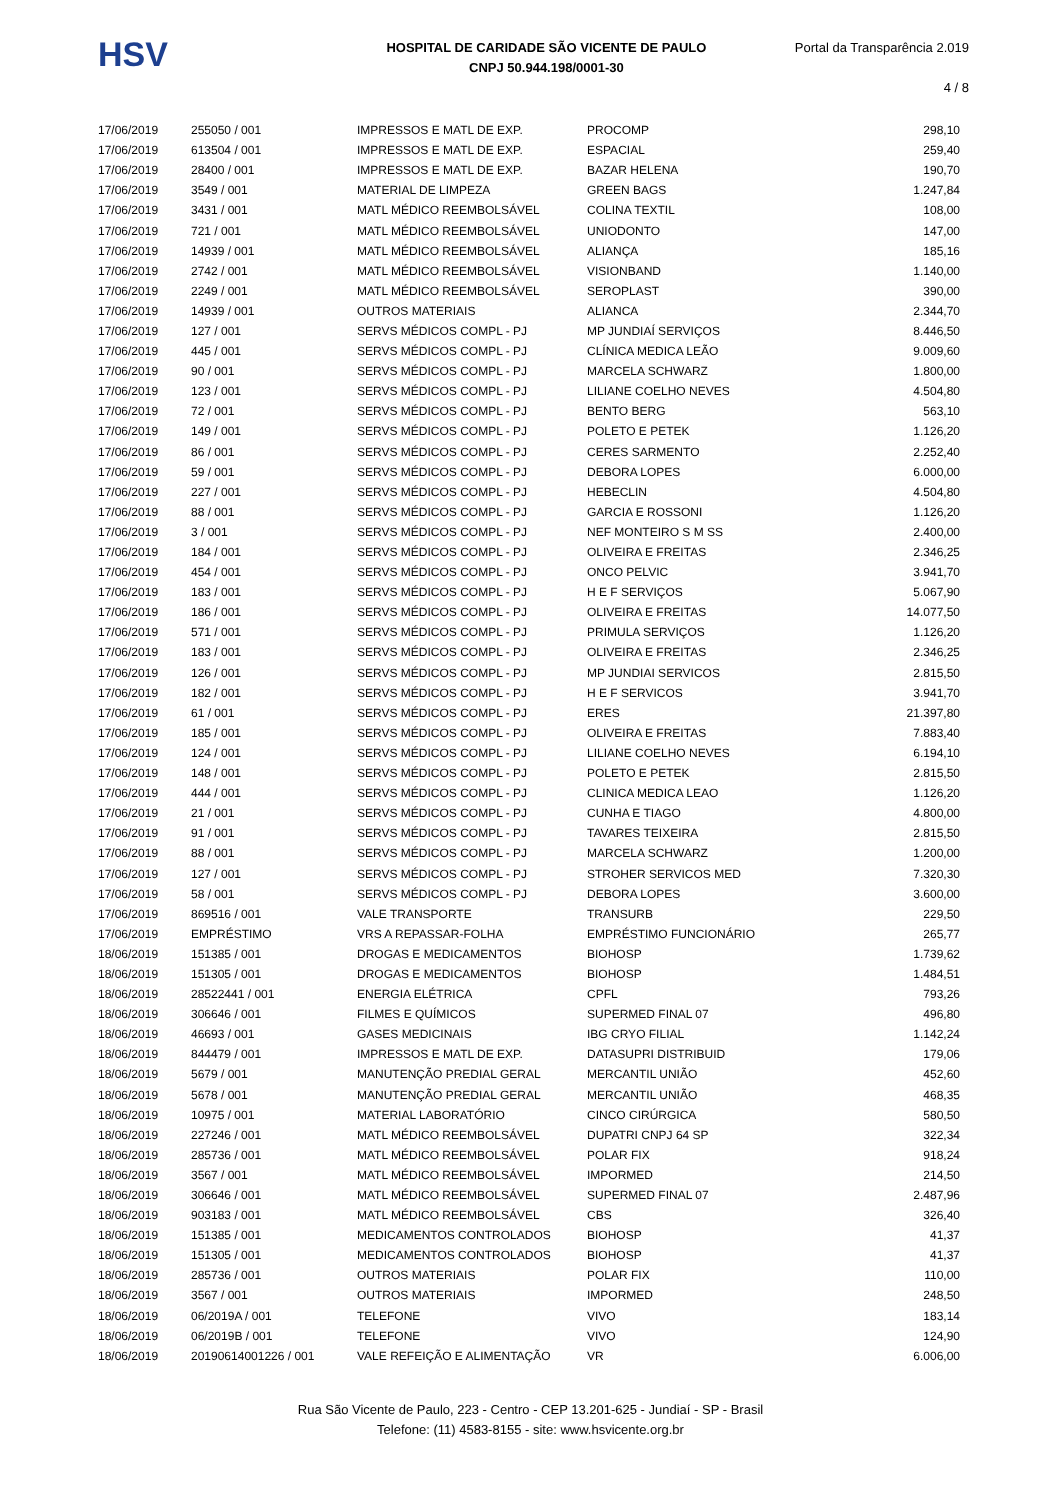HSV
HOSPITAL DE CARIDADE SÃO VICENTE DE PAULO
CNPJ 50.944.198/0001-30
Portal da Transparência 2.019
4 / 8
| 17/06/2019 | 255050 / 001 | IMPRESSOS E MATL DE EXP. | PROCOMP | 298,10 |
| 17/06/2019 | 613504 / 001 | IMPRESSOS E MATL DE EXP. | ESPACIAL | 259,40 |
| 17/06/2019 | 28400 / 001 | IMPRESSOS E MATL DE EXP. | BAZAR HELENA | 190,70 |
| 17/06/2019 | 3549 / 001 | MATERIAL DE LIMPEZA | GREEN BAGS | 1.247,84 |
| 17/06/2019 | 3431 / 001 | MATL MÉDICO REEMBOLSÁVEL | COLINA TEXTIL | 108,00 |
| 17/06/2019 | 721 / 001 | MATL MÉDICO REEMBOLSÁVEL | UNIODONTO | 147,00 |
| 17/06/2019 | 14939 / 001 | MATL MÉDICO REEMBOLSÁVEL | ALIANÇA | 185,16 |
| 17/06/2019 | 2742 / 001 | MATL MÉDICO REEMBOLSÁVEL | VISIONBAND | 1.140,00 |
| 17/06/2019 | 2249 / 001 | MATL MÉDICO REEMBOLSÁVEL | SEROPLAST | 390,00 |
| 17/06/2019 | 14939 / 001 | OUTROS MATERIAIS | ALIANCA | 2.344,70 |
| 17/06/2019 | 127 / 001 | SERVS MÉDICOS COMPL - PJ | MP JUNDIAÍ SERVIÇOS | 8.446,50 |
| 17/06/2019 | 445 / 001 | SERVS MÉDICOS COMPL - PJ | CLÍNICA MEDICA LEÃO | 9.009,60 |
| 17/06/2019 | 90 / 001 | SERVS MÉDICOS COMPL - PJ | MARCELA SCHWARZ | 1.800,00 |
| 17/06/2019 | 123 / 001 | SERVS MÉDICOS COMPL - PJ | LILIANE COELHO NEVES | 4.504,80 |
| 17/06/2019 | 72 / 001 | SERVS MÉDICOS COMPL - PJ | BENTO BERG | 563,10 |
| 17/06/2019 | 149 / 001 | SERVS MÉDICOS COMPL - PJ | POLETO E PETEK | 1.126,20 |
| 17/06/2019 | 86 / 001 | SERVS MÉDICOS COMPL - PJ | CERES SARMENTO | 2.252,40 |
| 17/06/2019 | 59 / 001 | SERVS MÉDICOS COMPL - PJ | DEBORA LOPES | 6.000,00 |
| 17/06/2019 | 227 / 001 | SERVS MÉDICOS COMPL - PJ | HEBECLIN | 4.504,80 |
| 17/06/2019 | 88 / 001 | SERVS MÉDICOS COMPL - PJ | GARCIA E ROSSONI | 1.126,20 |
| 17/06/2019 | 3 / 001 | SERVS MÉDICOS COMPL - PJ | NEF MONTEIRO S M SS | 2.400,00 |
| 17/06/2019 | 184 / 001 | SERVS MÉDICOS COMPL - PJ | OLIVEIRA E FREITAS | 2.346,25 |
| 17/06/2019 | 454 / 001 | SERVS MÉDICOS COMPL - PJ | ONCO PELVIC | 3.941,70 |
| 17/06/2019 | 183 / 001 | SERVS MÉDICOS COMPL - PJ | H E F SERVIÇOS | 5.067,90 |
| 17/06/2019 | 186 / 001 | SERVS MÉDICOS COMPL - PJ | OLIVEIRA E FREITAS | 14.077,50 |
| 17/06/2019 | 571 / 001 | SERVS MÉDICOS COMPL - PJ | PRIMULA SERVIÇOS | 1.126,20 |
| 17/06/2019 | 183 / 001 | SERVS MÉDICOS COMPL - PJ | OLIVEIRA E FREITAS | 2.346,25 |
| 17/06/2019 | 126 / 001 | SERVS MÉDICOS COMPL - PJ | MP JUNDIAI SERVICOS | 2.815,50 |
| 17/06/2019 | 182 / 001 | SERVS MÉDICOS COMPL - PJ | H E F SERVICOS | 3.941,70 |
| 17/06/2019 | 61 / 001 | SERVS MÉDICOS COMPL - PJ | ERES | 21.397,80 |
| 17/06/2019 | 185 / 001 | SERVS MÉDICOS COMPL - PJ | OLIVEIRA E FREITAS | 7.883,40 |
| 17/06/2019 | 124 / 001 | SERVS MÉDICOS COMPL - PJ | LILIANE COELHO NEVES | 6.194,10 |
| 17/06/2019 | 148 / 001 | SERVS MÉDICOS COMPL - PJ | POLETO E PETEK | 2.815,50 |
| 17/06/2019 | 444 / 001 | SERVS MÉDICOS COMPL - PJ | CLINICA MEDICA LEAO | 1.126,20 |
| 17/06/2019 | 21 / 001 | SERVS MÉDICOS COMPL - PJ | CUNHA E TIAGO | 4.800,00 |
| 17/06/2019 | 91 / 001 | SERVS MÉDICOS COMPL - PJ | TAVARES TEIXEIRA | 2.815,50 |
| 17/06/2019 | 88 / 001 | SERVS MÉDICOS COMPL - PJ | MARCELA SCHWARZ | 1.200,00 |
| 17/06/2019 | 127 / 001 | SERVS MÉDICOS COMPL - PJ | STROHER SERVICOS MED | 7.320,30 |
| 17/06/2019 | 58 / 001 | SERVS MÉDICOS COMPL - PJ | DEBORA LOPES | 3.600,00 |
| 17/06/2019 | 869516 / 001 | VALE TRANSPORTE | TRANSURB | 229,50 |
| 17/06/2019 | EMPRÉSTIMO | VRS A REPASSAR-FOLHA | EMPRÉSTIMO FUNCIONÁRIO | 265,77 |
| 18/06/2019 | 151385 / 001 | DROGAS E MEDICAMENTOS | BIOHOSP | 1.739,62 |
| 18/06/2019 | 151305 / 001 | DROGAS E MEDICAMENTOS | BIOHOSP | 1.484,51 |
| 18/06/2019 | 28522441 / 001 | ENERGIA ELÉTRICA | CPFL | 793,26 |
| 18/06/2019 | 306646 / 001 | FILMES E QUÍMICOS | SUPERMED FINAL 07 | 496,80 |
| 18/06/2019 | 46693 / 001 | GASES MEDICINAIS | IBG CRYO FILIAL | 1.142,24 |
| 18/06/2019 | 844479 / 001 | IMPRESSOS E MATL DE EXP. | DATASUPRI DISTRIBUID | 179,06 |
| 18/06/2019 | 5679 / 001 | MANUTENÇÃO PREDIAL GERAL | MERCANTIL UNIÃO | 452,60 |
| 18/06/2019 | 5678 / 001 | MANUTENÇÃO PREDIAL GERAL | MERCANTIL UNIÃO | 468,35 |
| 18/06/2019 | 10975 / 001 | MATERIAL LABORATÓRIO | CINCO CIRÚRGICA | 580,50 |
| 18/06/2019 | 227246 / 001 | MATL MÉDICO REEMBOLSÁVEL | DUPATRI CNPJ 64 SP | 322,34 |
| 18/06/2019 | 285736 / 001 | MATL MÉDICO REEMBOLSÁVEL | POLAR FIX | 918,24 |
| 18/06/2019 | 3567 / 001 | MATL MÉDICO REEMBOLSÁVEL | IMPORMED | 214,50 |
| 18/06/2019 | 306646 / 001 | MATL MÉDICO REEMBOLSÁVEL | SUPERMED FINAL 07 | 2.487,96 |
| 18/06/2019 | 903183 / 001 | MATL MÉDICO REEMBOLSÁVEL | CBS | 326,40 |
| 18/06/2019 | 151385 / 001 | MEDICAMENTOS CONTROLADOS | BIOHOSP | 41,37 |
| 18/06/2019 | 151305 / 001 | MEDICAMENTOS CONTROLADOS | BIOHOSP | 41,37 |
| 18/06/2019 | 285736 / 001 | OUTROS MATERIAIS | POLAR FIX | 110,00 |
| 18/06/2019 | 3567 / 001 | OUTROS MATERIAIS | IMPORMED | 248,50 |
| 18/06/2019 | 06/2019A / 001 | TELEFONE | VIVO | 183,14 |
| 18/06/2019 | 06/2019B / 001 | TELEFONE | VIVO | 124,90 |
| 18/06/2019 | 20190614001226 / 001 | VALE REFEIÇÃO E ALIMENTAÇÃO | VR | 6.006,00 |
Rua São Vicente de Paulo, 223 - Centro - CEP 13.201-625 - Jundiaí - SP - Brasil
Telefone: (11) 4583-8155 - site: www.hsvicente.org.br